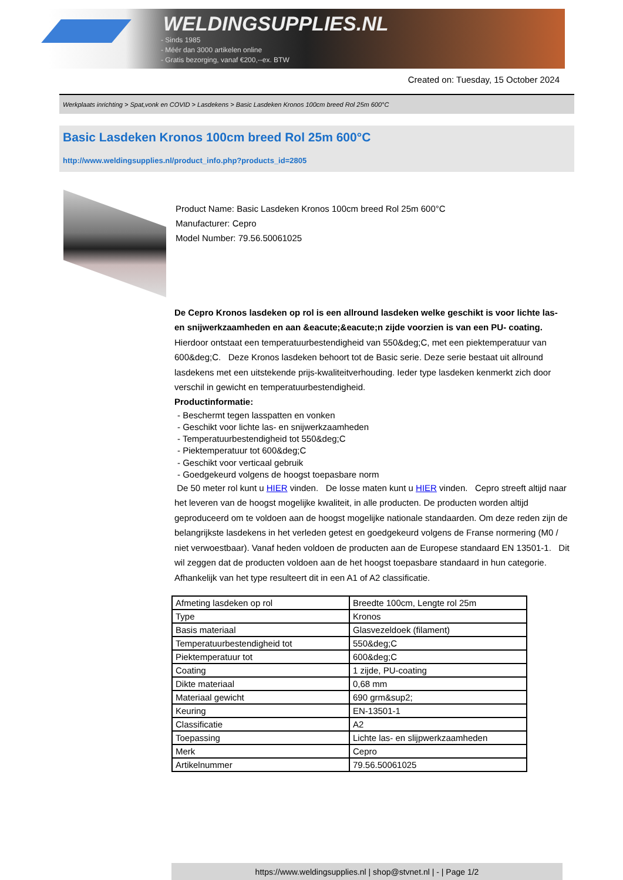WELDINGSUPPLIES.NL
- Sinds 1985
- Méér dan 3000 artikelen online
- Gratis bezorging, vanaf €200,--ex. BTW
Created on: Tuesday, 15 October 2024
Werkplaats inrichting > Spat,vonk en COVID > Lasdekens > Basic Lasdeken Kronos 100cm breed Rol 25m 600°C
Basic Lasdeken Kronos 100cm breed Rol 25m 600°C
http://www.weldingsupplies.nl/product_info.php?products_id=2805
Product Name: Basic Lasdeken Kronos 100cm breed Rol 25m 600°C
Manufacturer: Cepro
Model Number: 79.56.50061025
De Cepro Kronos lasdeken op rol is een allround lasdeken welke geschikt is voor lichte las- en snijwerkzaamheden en aan &eacute;&eacute;n zijde voorzien is van een PU- coating. Hierdoor ontstaat een temperatuurbestendigheid van 550&deg;C, met een piektemperatuur van 600&deg;C. Deze Kronos lasdeken behoort tot de Basic serie. Deze serie bestaat uit allround lasdekens met een uitstekende prijs-kwaliteitverhouding. Ieder type lasdeken kenmerkt zich door verschil in gewicht en temperatuurbestendigheid.
Productinformatie:
- Beschermt tegen lasspatten en vonken
- Geschikt voor lichte las- en snijwerkzaamheden
- Temperatuurbestendigheid tot 550&deg;C
- Piektemperatuur tot 600&deg;C
- Geschikt voor verticaal gebruik
- Goedgekeurd volgens de hoogst toepasbare norm
De 50 meter rol kunt u HIER vinden. De losse maten kunt u HIER vinden. Cepro streeft altijd naar het leveren van de hoogst mogelijke kwaliteit, in alle producten. De producten worden altijd geproduceerd om te voldoen aan de hoogst mogelijke nationale standaarden. Om deze reden zijn de belangrijkste lasdekens in het verleden getest en goedgekeurd volgens de Franse normering (M0 / niet verwoestbaar). Vanaf heden voldoen de producten aan de Europese standaard EN 13501-1. Dit wil zeggen dat de producten voldoen aan de het hoogst toepasbare standaard in hun categorie. Afhankelijk van het type resulteert dit in een A1 of A2 classificatie.
| Afmeting lasdeken op rol | Breedte 100cm, Lengte rol 25m |
| Type | Kronos |
| Basis materiaal | Glasvezeldoek (filament) |
| Temperatuurbestendigheid tot | 550&deg;C |
| Piektemperatuur tot | 600&deg;C |
| Coating | 1 zijde, PU-coating |
| Dikte materiaal | 0,68 mm |
| Materiaal gewicht | 690 grm&sup2; |
| Keuring | EN-13501-1 |
| Classificatie | A2 |
| Toepassing | Lichte las- en slijpwerkzaamheden |
| Merk | Cepro |
| Artikelnummer | 79.56.50061025 |
https://www.weldingsupplies.nl | shop@stvnet.nl | - | Page 1/2